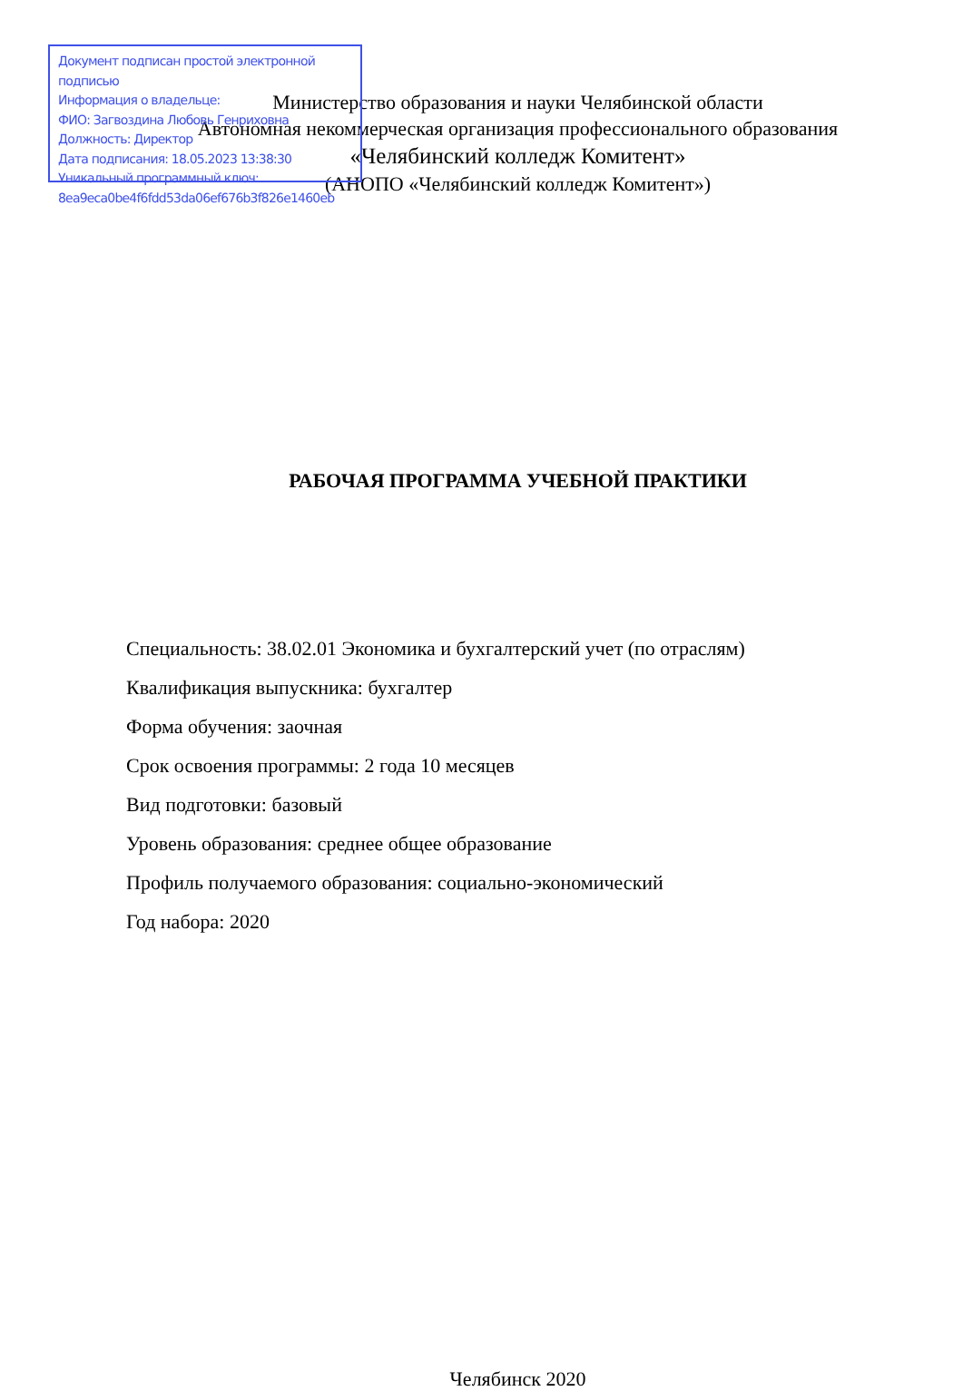Документ подписан простой электронной подписью
Информация о владельце:
ФИО: Загвоздина Любовь Генриховна
Должность: Директор
Дата подписания: 18.05.2023 13:38:30
Уникальный программный ключ:
8ea9eca0be4f6fdd53da06ef676b3f826e1460eb
Министерство образования и науки Челябинской области
Автономная некоммерческая организация профессионального образования
«Челябинский колледж Комитент»
(АНОПО «Челябинский колледж Комитент»)
РАБОЧАЯ ПРОГРАММА УЧЕБНОЙ ПРАКТИКИ
Специальность: 38.02.01 Экономика и бухгалтерский учет (по отраслям)
Квалификация выпускника: бухгалтер
Форма обучения: заочная
Срок освоения программы: 2 года 10 месяцев
Вид подготовки: базовый
Уровень образования: среднее общее образование
Профиль получаемого образования: социально-экономический
Год набора: 2020
Челябинск 2020